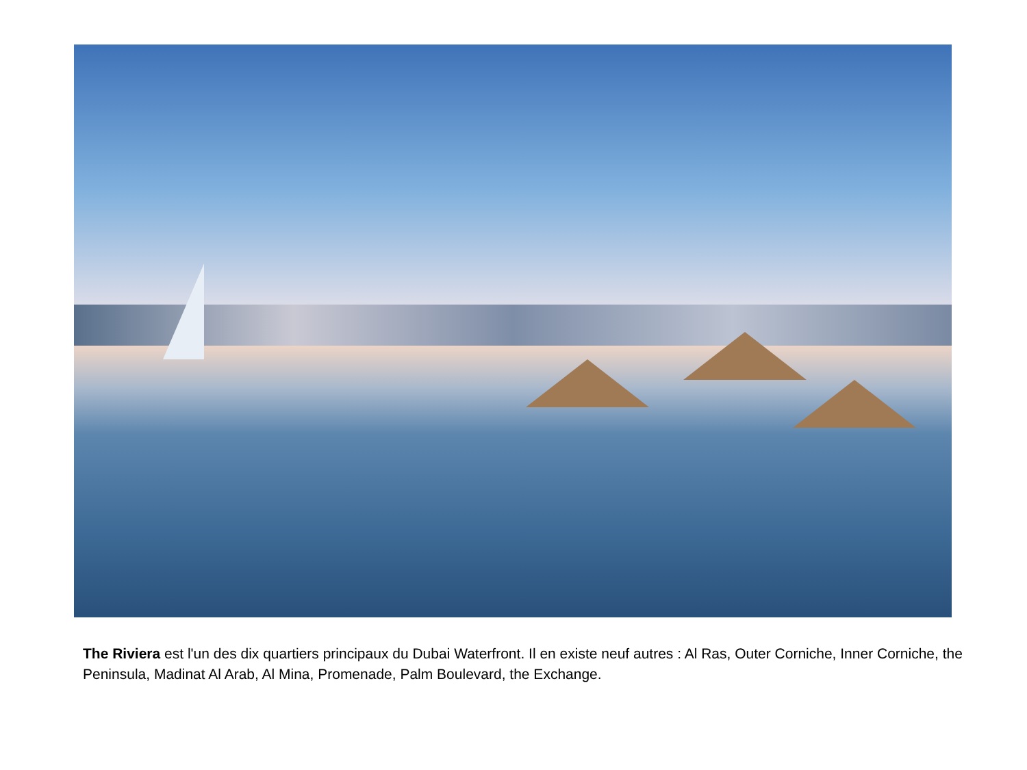The Riviera est l'un des dix quartiers principaux du Dubai Waterfront. Il en existe neuf autres : Al Ras, Outer Corniche, Inner Corniche, the Peninsula, Madinat Al Arab, Al Mina, Promenade, Palm Boulevard, the Exchange.